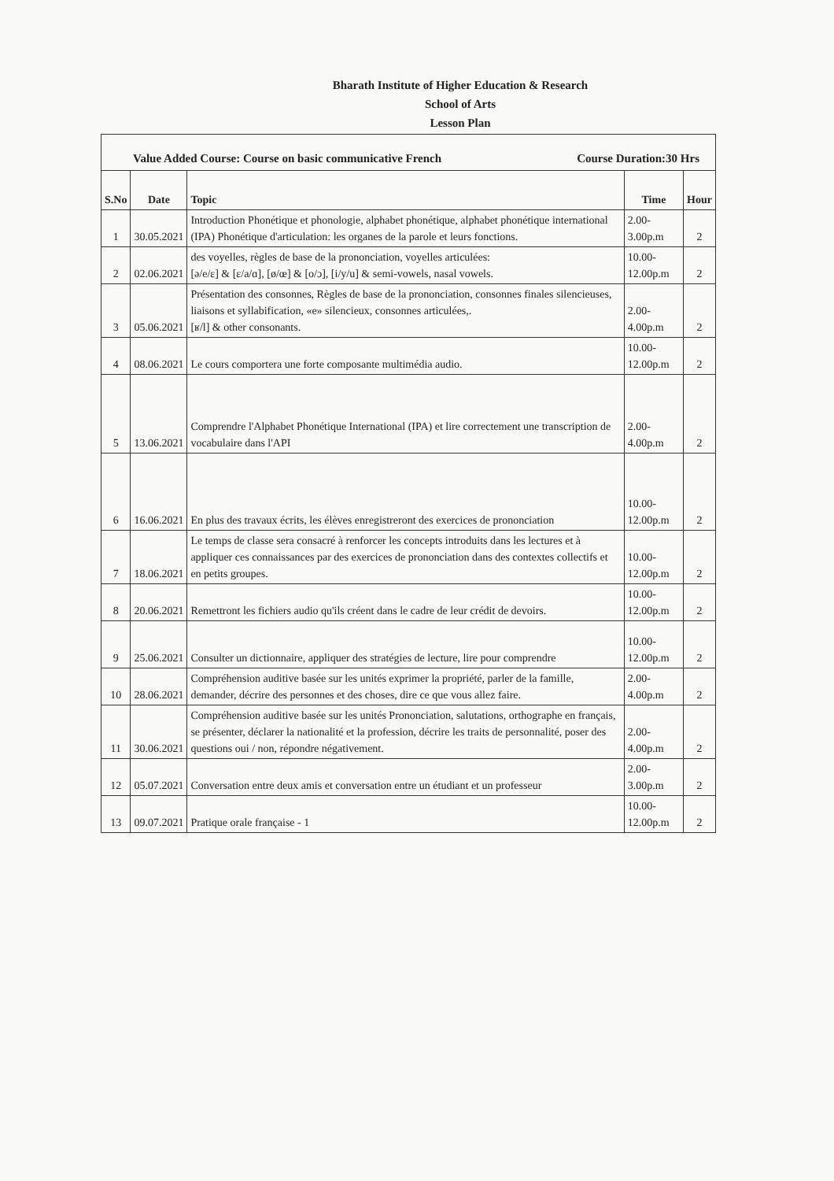Bharath Institute of Higher Education & Research
School of Arts
Lesson Plan
| Value Added Course: Course on basic communicative French Course Duration:30 Hrs | | | | |
| S.No | Date | Topic | Time | Hour |
| 1 | 30.05.2021 | Introduction Phonétique et phonologie, alphabet phonétique, alphabet phonétique international (IPA) Phonétique d'articulation: les organes de la parole et leurs fonctions. | 2.00-3.00p.m | 2 |
| 2 | 02.06.2021 | des voyelles, règles de base de la prononciation, voyelles articulées: [ə/e/ɛ] & [ɛ/a/ɑ], [ø/œ] & [o/ɔ], [i/y/u] & semi-vowels, nasal vowels. | 10.00-12.00p.m | 2 |
| 3 | 05.06.2021 | Présentation des consonnes, Règles de base de la prononciation, consonnes finales silencieuses, liaisons et syllabification, «e» silencieux, consonnes articulées,. [ʁ/l] & other consonants. | 2.00-4.00p.m | 2 |
| 4 | 08.06.2021 | Le cours comportera une forte composante multimédia audio. | 10.00-12.00p.m | 2 |
| 5 | 13.06.2021 | Comprendre l'Alphabet Phonétique International (IPA) et lire correctement une transcription de vocabulaire dans l'API | 2.00-4.00p.m | 2 |
| 6 | 16.06.2021 | En plus des travaux écrits, les élèves enregistreront des exercices de prononciation | 10.00-12.00p.m | 2 |
| 7 | 18.06.2021 | Le temps de classe sera consacré à renforcer les concepts introduits dans les lectures et à appliquer ces connaissances par des exercices de prononciation dans des contextes collectifs et en petits groupes. | 10.00-12.00p.m | 2 |
| 8 | 20.06.2021 | Remettront les fichiers audio qu'ils créent dans le cadre de leur crédit de devoirs. | 10.00-12.00p.m | 2 |
| 9 | 25.06.2021 | Consulter un dictionnaire, appliquer des stratégies de lecture, lire pour comprendre | 10.00-12.00p.m | 2 |
| 10 | 28.06.2021 | Compréhension auditive basée sur les unités exprimer la propriété, parler de la famille, demander, décrire des personnes et des choses, dire ce que vous allez faire. | 2.00-4.00p.m | 2 |
| 11 | 30.06.2021 | Compréhension auditive basée sur les unités Prononciation, salutations, orthographe en français, se présenter, déclarer la nationalité et la profession, décrire les traits de personnalité, poser des questions oui / non, répondre négativement. | 2.00-4.00p.m | 2 |
| 12 | 05.07.2021 | Conversation entre deux amis et conversation entre un étudiant et un professeur | 2.00-3.00p.m | 2 |
| 13 | 09.07.2021 | Pratique orale française - 1 | 10.00-12.00p.m | 2 |